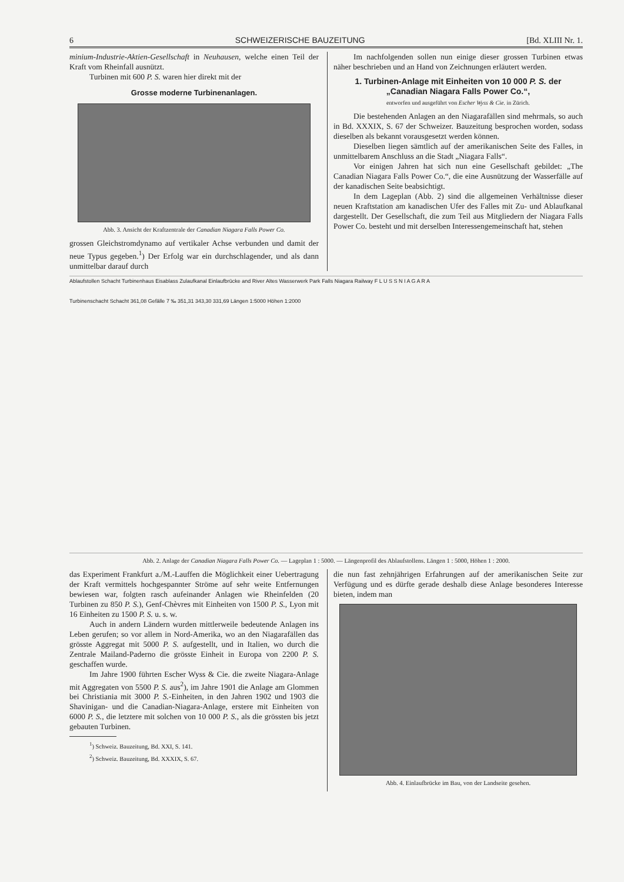6 SCHWEIZERISCHE BAUZEITUNG [Bd. XLIII Nr. 1.
minium-Industrie-Aktien-Gesellschaft in Neuhausen, welche einen Teil der Kraft vom Rheinfall ausnützt.
Turbinen mit 600 P. S. waren hier direkt mit der
Grosse moderne Turbinenanlagen.
Abb. 3. Ansicht der Kraftzentrale der Canadian Niagara Falls Power Co.
grossen Gleichstromdynamo auf vertikaler Achse verbunden und damit der neue Typus gegeben.<sup>1</sup>) Der Erfolg war ein durchschlagender, und als dann unmittelbar darauf durch
Im nachfolgenden sollen nun einige dieser grossen Turbinen etwas näher beschrieben und an Hand von Zeichnungen erläutert werden.
1. Turbinen-Anlage mit Einheiten von 10 000 P. S. der „Canadian Niagara Falls Power Co.“,
entworfen und ausgeführt von Escher Wyss & Cie. in Zürich.
Die bestehenden Anlagen an den Niagarafällen sind mehrmals, so auch in Bd. XXXIX, S. 67 der Schweizer. Bauzeitung besprochen worden, sodass dieselben als bekannt vorausgesetzt werden können.
Dieselben liegen sämtlich auf der amerikanischen Seite des Falles, in unmittelbarem Anschluss an die Stadt „Niagara Falls“.
Vor einigen Jahren hat sich nun eine Gesellschaft gebildet: „The Canadian Niagara Falls Power Co.“, die eine Ausnützung der Wasserfälle auf der kanadischen Seite beabsichtigt.
In dem Lageplan (Abb. 2) sind die allgemeinen Verhältnisse dieser neuen Kraftstation am kanadischen Ufer des Falles mit Zu- und Ablaufkanal dargestellt. Der Gesellschaft, die zum Teil aus Mitgliedern der Niagara Falls Power Co. besteht und mit derselben Interessengemeinschaft hat, stehen
Ablaufstollen Schacht Turbinenhaus Eisablass Zulaufkanal Einlaufbrücke and River Altes Wasserwerk Park Falls Niagara Railway F L U S S N I A G A R A
Turbinenschacht Schacht 361,08 Gefälle 7 ‰ 351,31 343,30 331,69 Längen 1:5000 Höhen 1:2000
Abb. 2. Anlage der Canadian Niagara Falls Power Co. — Lageplan 1 : 5000. — Längenprofil des Ablaufstollens. Längen 1 : 5000, Höhen 1 : 2000.
das Experiment Frankfurt a./M.-Lauffen die Möglichkeit einer Uebertragung der Kraft vermittels hochgespannter Ströme auf sehr weite Entfernungen bewiesen war, folgten rasch aufeinander Anlagen wie Rheinfelden (20 Turbinen zu 850 P. S.), Genf-Chèvres mit Einheiten von 1500 P. S., Lyon mit 16 Einheiten zu 1500 P. S. u. s. w.
Auch in andern Ländern wurden mittlerweile bedeutende Anlagen ins Leben gerufen; so vor allem in Nord-Amerika, wo an den Niagarafällen das grösste Aggregat mit 5000 P. S. aufgestellt, und in Italien, wo durch die Zentrale Mailand-Paderno die grösste Einheit in Europa von 2200 P. S. geschaffen wurde.
Im Jahre 1900 führten Escher Wyss & Cie. die zweite Niagara-Anlage mit Aggregaten von 5500 P. S. aus<sup>2</sup>), im Jahre 1901 die Anlage am Glommen bei Christiania mit 3000 P. S.-Einheiten, in den Jahren 1902 und 1903 die Shavinigan- und die Canadian-Niagara-Anlage, erstere mit Einheiten von 6000 P. S., die letztere mit solchen von 10 000 P. S., als die grössten bis jetzt gebauten Turbinen.
<sup>1</sup>) Schweiz. Bauzeitung, Bd. XXI, S. 141.
<sup>2</sup>) Schweiz. Bauzeitung, Bd. XXXIX, S. 67.
die nun fast zehnjährigen Erfahrungen auf der amerikanischen Seite zur Verfügung und es dürfte gerade deshalb diese Anlage besonderes Interesse bieten, indem man
Abb. 4. Einlaufbrücke im Bau, von der Landseite gesehen.